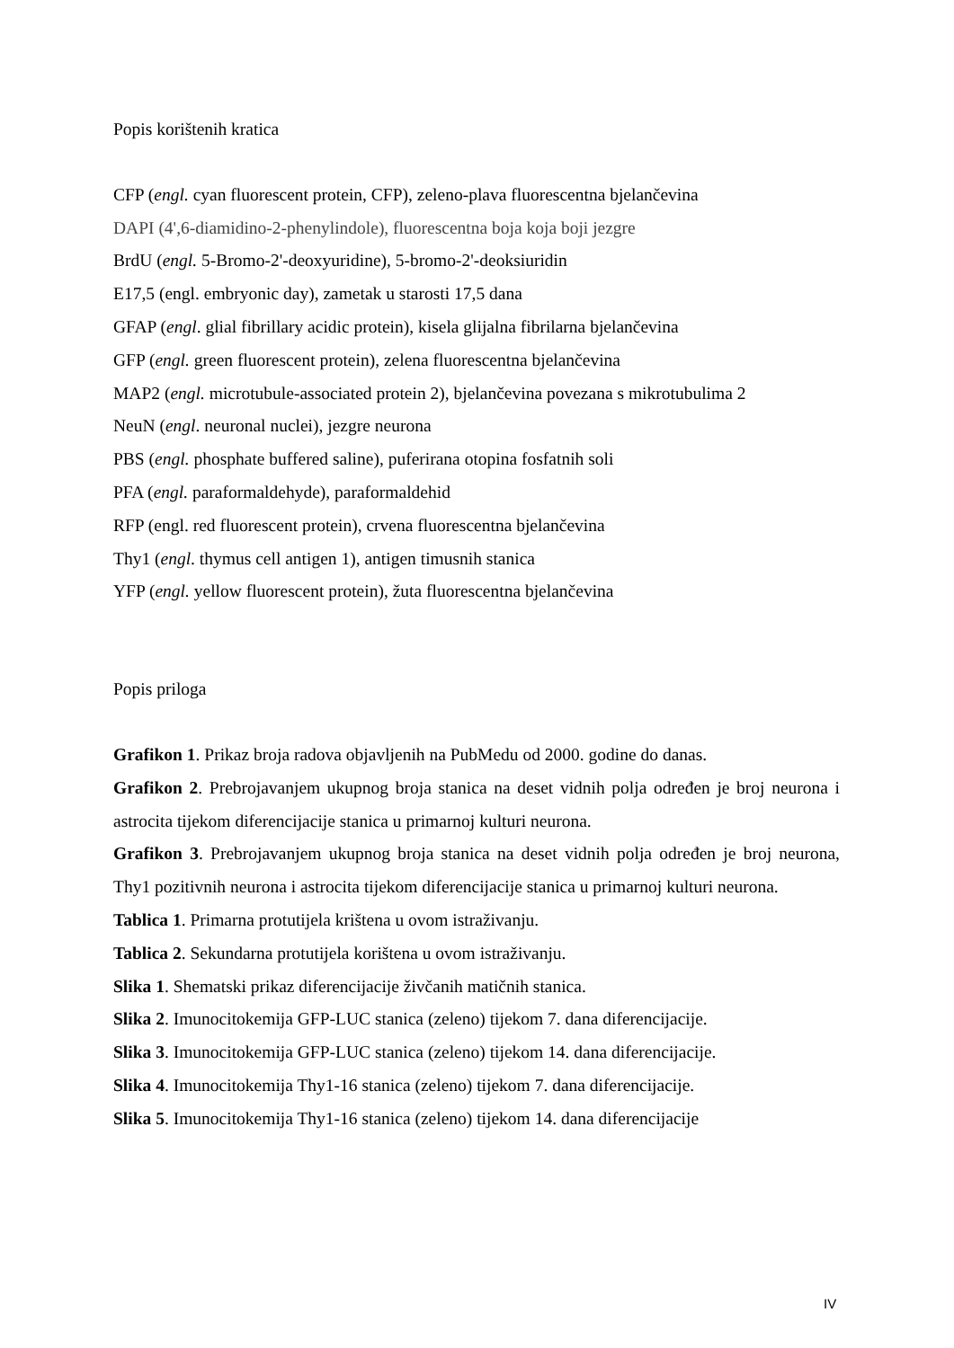Popis korištenih kratica
CFP (engl. cyan fluorescent protein, CFP), zeleno-plava fluorescentna bjelančevina
DAPI (4',6-diamidino-2-phenylindole), fluorescentna boja koja boji jezgre
BrdU (engl. 5-Bromo-2'-deoxyuridine), 5-bromo-2'-deoksiuridin
E17,5 (engl. embryonic day), zametak u starosti 17,5 dana
GFAP (engl. glial fibrillary acidic protein), kisela glijalna fibrilarna bjelančevina
GFP (engl. green fluorescent protein), zelena fluorescentna bjelančevina
MAP2 (engl. microtubule-associated protein 2), bjelančevina povezana s mikrotubulima 2
NeuN (engl. neuronal nuclei), jezgre neurona
PBS (engl. phosphate buffered saline), puferirana otopina fosfatnih soli
PFA (engl. paraformaldehyde), paraformaldehid
RFP (engl. red fluorescent protein), crvena fluorescentna bjelančevina
Thy1 (engl. thymus cell antigen 1), antigen timusnih stanica
YFP (engl. yellow fluorescent protein), žuta fluorescentna bjelančevina
Popis priloga
Grafikon 1. Prikaz broja radova objavljenih na PubMedu od 2000. godine do danas.
Grafikon 2. Prebrojavanjem ukupnog broja stanica na deset vidnih polja određen je broj neurona i astrocita tijekom diferencijacije stanica u primarnoj kulturi neurona.
Grafikon 3. Prebrojavanjem ukupnog broja stanica na deset vidnih polja određen je broj neurona, Thy1 pozitivnih neurona i astrocita tijekom diferencijacije stanica u primarnoj kulturi neurona.
Tablica 1. Primarna protutijela krištena u ovom istraživanju.
Tablica 2. Sekundarna protutijela korištena u ovom istraživanju.
Slika 1. Shematski prikaz diferencijacije živčanih matičnih stanica.
Slika 2. Imunocitokemija GFP-LUC stanica (zeleno) tijekom 7. dana diferencijacije.
Slika 3. Imunocitokemija GFP-LUC stanica (zeleno) tijekom 14. dana diferencijacije.
Slika 4. Imunocitokemija Thy1-16 stanica (zeleno) tijekom 7. dana diferencijacije.
Slika 5. Imunocitokemija Thy1-16 stanica (zeleno) tijekom 14. dana diferencijacije
IV